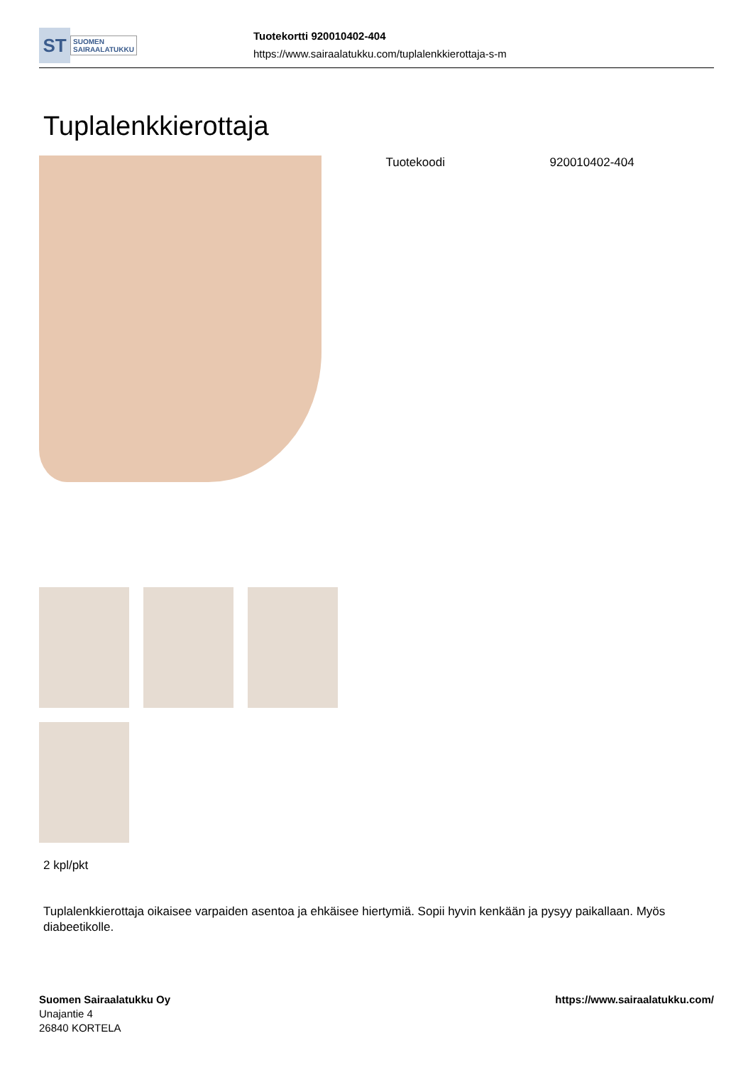ST
SUOMEN
SAIRAALATUKKU
Tuotekortti 920010402-404
https://www.sairaalatukku.com/tuplalenkkierottaja-s-m
Tuplalenkkierottaja
| Tuotekoodi | 920010402-404 |
2 kpl/pkt
Tuplalenkkierottaja oikaisee varpaiden asentoa ja ehkäisee hiertymiä. Sopii hyvin kenkään ja pysyy paikallaan. Myös diabeetikolle.
Suomen Sairaalatukku Oy
Unajantie 4
26840 KORTELA
https://www.sairaalatukku.com/